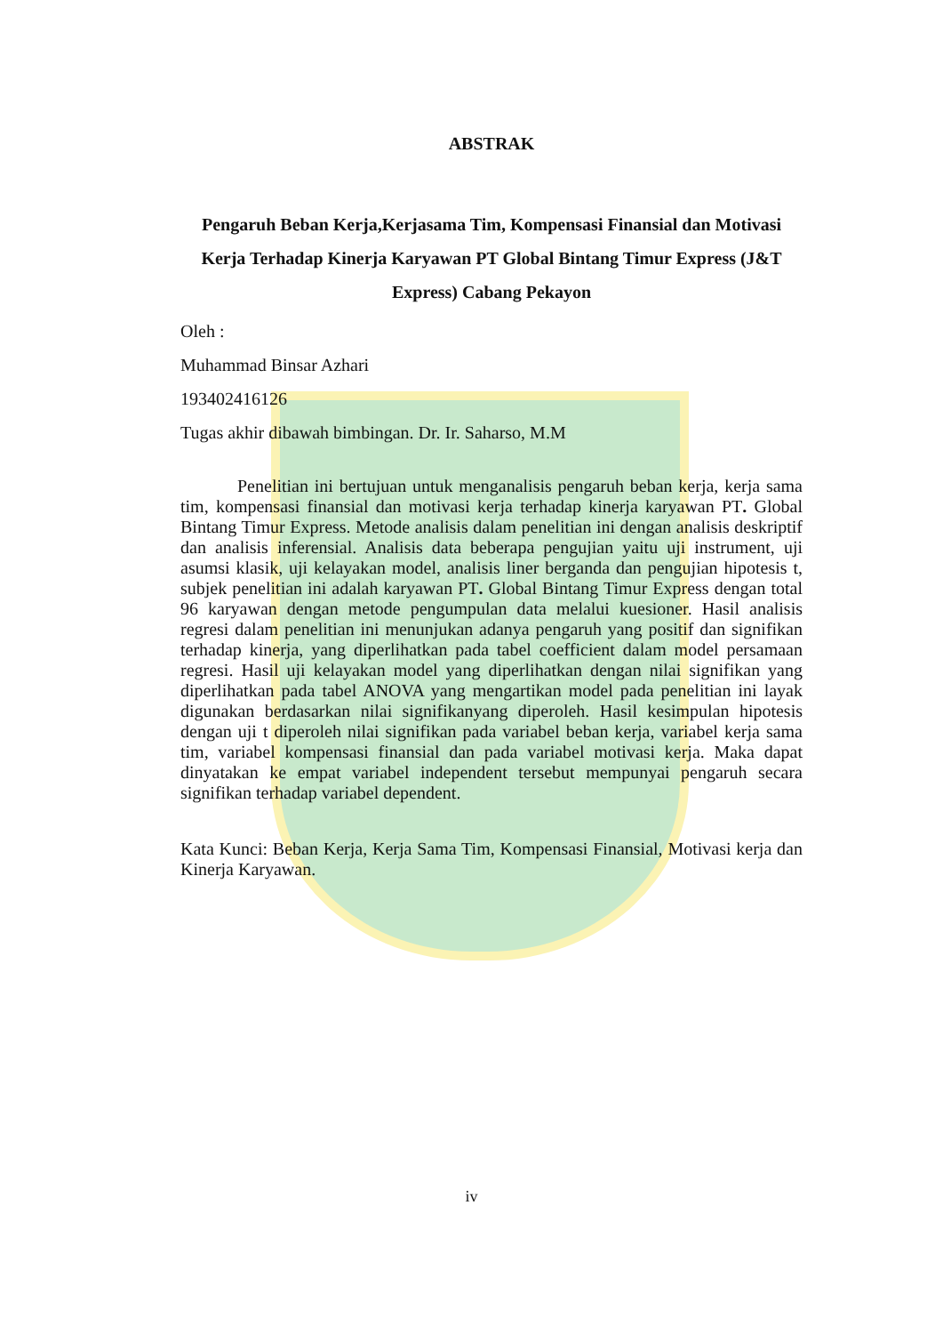ABSTRAK
Pengaruh Beban Kerja,Kerjasama Tim, Kompensasi Finansial dan Motivasi Kerja Terhadap Kinerja Karyawan PT Global Bintang Timur Express (J&T Express) Cabang Pekayon
Oleh :
Muhammad Binsar Azhari
193402416126
Tugas akhir dibawah bimbingan. Dr. Ir. Saharso, M.M
Penelitian ini bertujuan untuk menganalisis pengaruh beban kerja, kerja sama tim, kompensasi finansial dan motivasi kerja terhadap kinerja karyawan PT. Global Bintang Timur Express. Metode analisis dalam penelitian ini dengan analisis deskriptif dan analisis inferensial. Analisis data beberapa pengujian yaitu uji instrument, uji asumsi klasik, uji kelayakan model, analisis liner berganda dan pengujian hipotesis t, subjek penelitian ini adalah karyawan PT. Global Bintang Timur Express dengan total 96 karyawan dengan metode pengumpulan data melalui kuesioner. Hasil analisis regresi dalam penelitian ini menunjukan adanya pengaruh yang positif dan signifikan terhadap kinerja, yang diperlihatkan pada tabel coefficient dalam model persamaan regresi. Hasil uji kelayakan model yang diperlihatkan dengan nilai signifikan yang diperlihatkan pada tabel ANOVA yang mengartikan model pada penelitian ini layak digunakan berdasarkan nilai signifikanyang diperoleh. Hasil kesimpulan hipotesis dengan uji t diperoleh nilai signifikan pada variabel beban kerja, variabel kerja sama tim, variabel kompensasi finansial dan pada variabel motivasi kerja. Maka dapat dinyatakan ke empat variabel independent tersebut mempunyai pengaruh secara signifikan terhadap variabel dependent.
Kata Kunci: Beban Kerja, Kerja Sama Tim, Kompensasi Finansial, Motivasi kerja dan Kinerja Karyawan.
iv